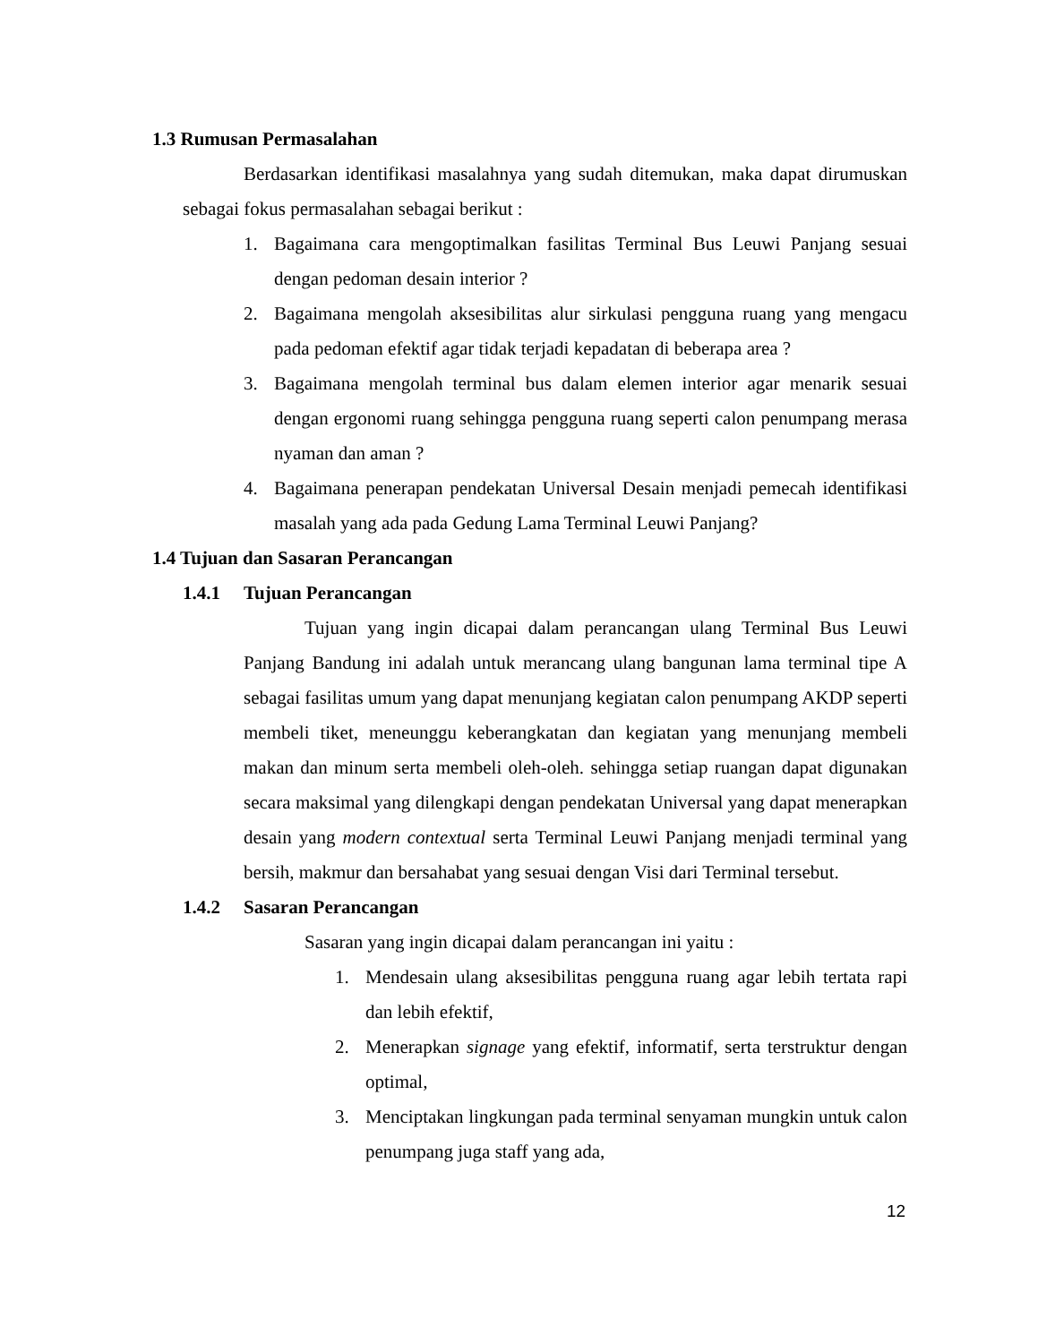1.3 Rumusan Permasalahan
Berdasarkan identifikasi masalahnya yang sudah ditemukan, maka dapat dirumuskan sebagai fokus permasalahan sebagai berikut :
1. Bagaimana cara mengoptimalkan fasilitas Terminal Bus Leuwi Panjang sesuai dengan pedoman desain interior ?
2. Bagaimana mengolah aksesibilitas alur sirkulasi pengguna ruang yang mengacu pada pedoman efektif agar tidak terjadi kepadatan di beberapa area ?
3. Bagaimana mengolah terminal bus dalam elemen interior agar menarik sesuai dengan ergonomi ruang sehingga pengguna ruang seperti calon penumpang merasa nyaman dan aman ?
4. Bagaimana penerapan pendekatan Universal Desain menjadi pemecah identifikasi masalah yang ada pada Gedung Lama Terminal Leuwi Panjang?
1.4 Tujuan dan Sasaran Perancangan
1.4.1 Tujuan Perancangan
Tujuan yang ingin dicapai dalam perancangan ulang Terminal Bus Leuwi Panjang Bandung ini adalah untuk merancang ulang bangunan lama terminal tipe A sebagai fasilitas umum yang dapat menunjang kegiatan calon penumpang AKDP seperti membeli tiket, meneunggu keberangkatan dan kegiatan yang menunjang membeli makan dan minum serta membeli oleh-oleh. sehingga setiap ruangan dapat digunakan secara maksimal yang dilengkapi dengan pendekatan Universal yang dapat menerapkan desain yang modern contextual serta Terminal Leuwi Panjang menjadi terminal yang bersih, makmur dan bersahabat yang sesuai dengan Visi dari Terminal tersebut.
1.4.2 Sasaran Perancangan
Sasaran yang ingin dicapai dalam perancangan ini yaitu :
1. Mendesain ulang aksesibilitas pengguna ruang agar lebih tertata rapi dan lebih efektif,
2. Menerapkan signage yang efektif, informatif, serta terstruktur dengan optimal,
3. Menciptakan lingkungan pada terminal senyaman mungkin untuk calon penumpang juga staff yang ada,
12